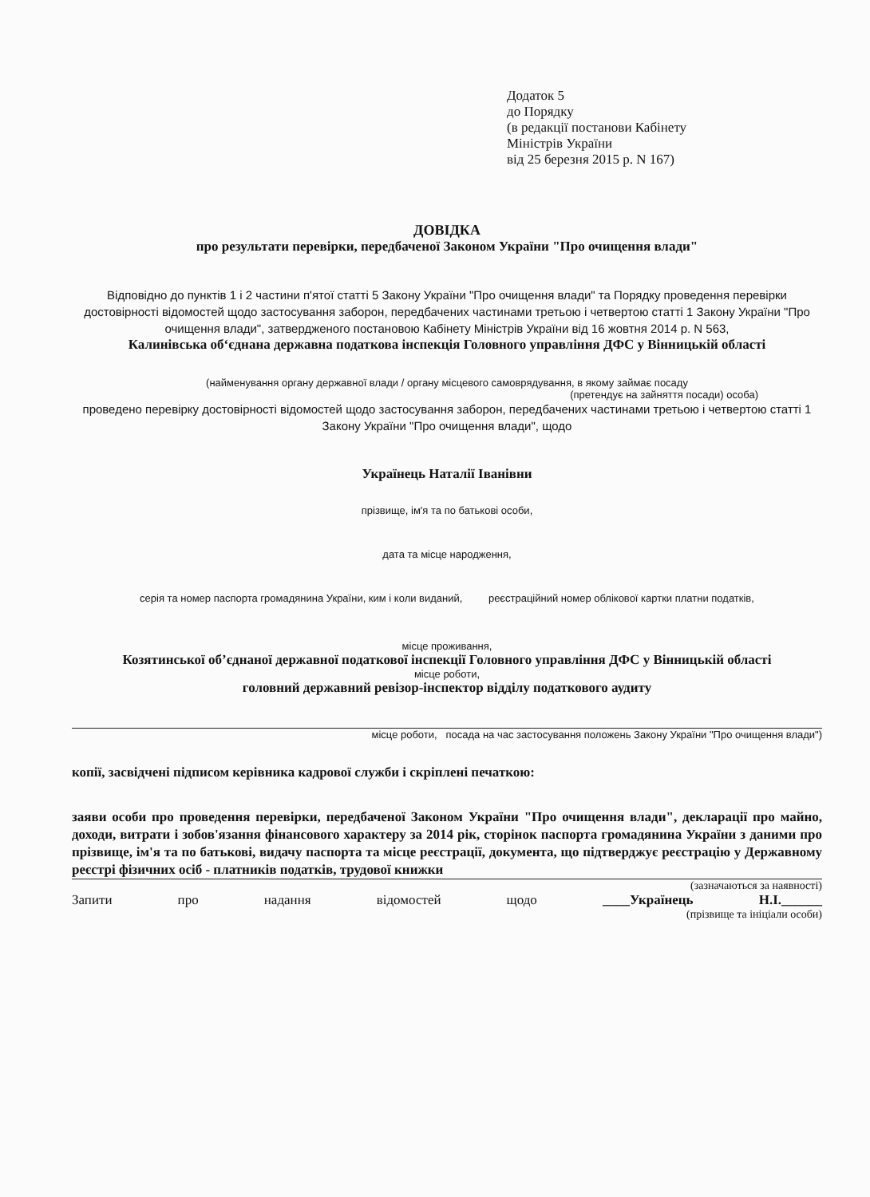Додаток 5
до Порядку
(в редакції постанови Кабінету
Міністрів України
від 25 березня 2015 р. N 167)
ДОВІДКА
про результати перевірки, передбаченої Законом України "Про очищення влади"
Відповідно до пунктів 1 і 2 частини п'ятої статті 5 Закону України "Про очищення влади" та Порядку проведення перевірки достовірності відомостей щодо застосування заборон, передбачених частинами третьою і четвертою статті 1 Закону України "Про очищення влади", затвердженого постановою Кабінету Міністрів України від 16 жовтня 2014 р. N 563,
Калинівська об‘єднана державна податкова інспекція Головного управління ДФС у Вінницькій області
(найменування органу державної влади / органу місцевого самоврядування, в якому займає посаду
(претендує на зайняття посади) особа)
проведено перевірку достовірності відомостей щодо застосування заборон, передбачених частинами третьою і четвертою статті 1 Закону України "Про очищення влади", щодо
Українець Наталії Іванівни
прізвище, ім'я та по батькові особи,
дата та місце народження,
серія та номер паспорта громадянина України, ким і коли виданий, реєстраційний номер облікової картки платни податків,
місце проживання,
Козятинської об’єднаної державної податкової інспекції Головного управління ДФС у Вінницькій області
місце роботи,
головний державний ревізор-інспектор відділу податкового аудиту
місце роботи, посада на час застосування положень Закону України "Про очищення влади")
копії, засвідчені підписом керівника кадрової служби і скріплені печаткою:
заяви особи про проведення перевірки, передбаченої Законом України "Про очищення влади", декларації про майно, доходи, витрати і зобов'язання фінансового характеру за 2014 рік, сторінок паспорта громадянина України з даними про прізвище, ім'я та по батькові, видачу паспорта та місце реєстрації, документа, що підтверджує реєстрацію у Державному реєстрі фізичних осіб - платників податків, трудової книжки
(зазначаються за наявності)
Запити про надання відомостей щодо ____Українець Н.І.______
(прізвище та ініціали особи)